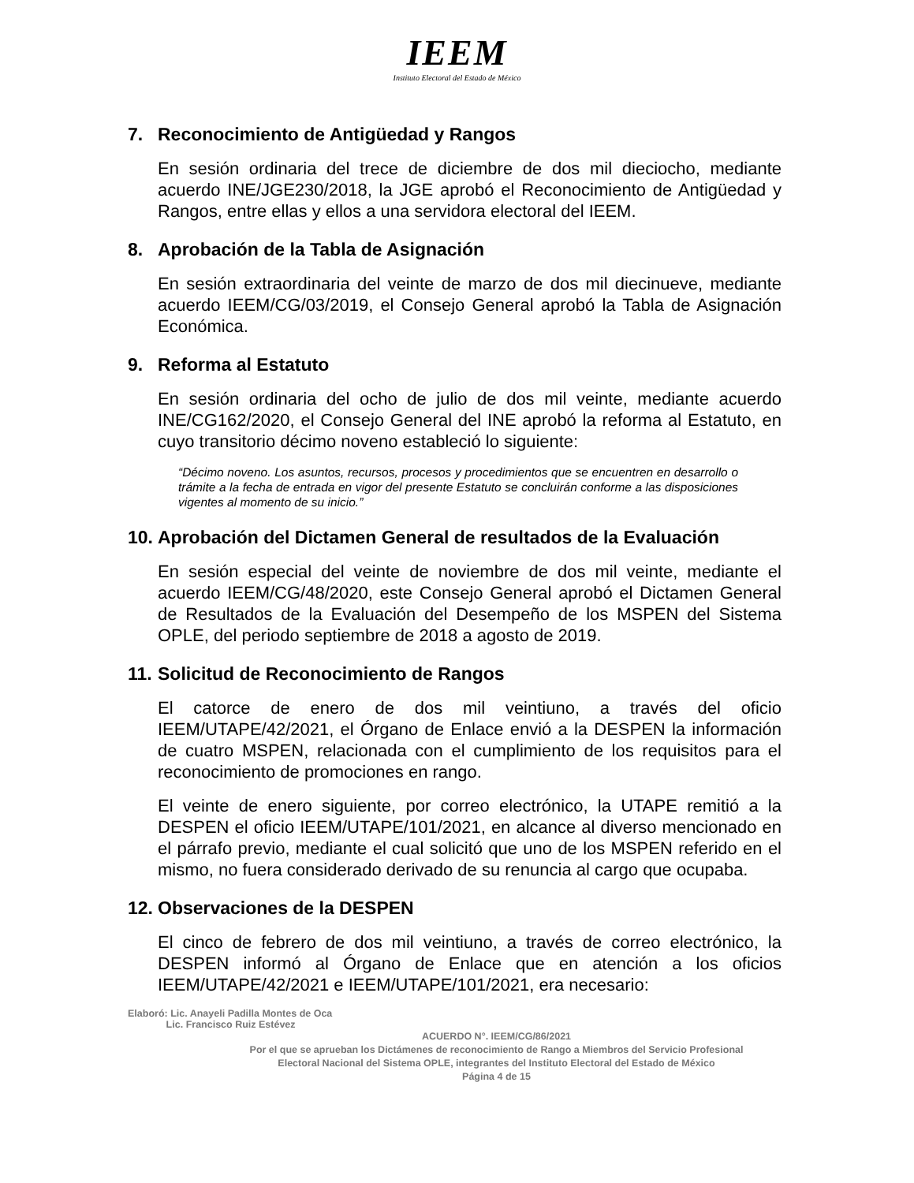IEEM
Instituto Electoral del Estado de México
7. Reconocimiento de Antigüedad y Rangos
En sesión ordinaria del trece de diciembre de dos mil dieciocho, mediante acuerdo INE/JGE230/2018, la JGE aprobó el Reconocimiento de Antigüedad y Rangos, entre ellas y ellos a una servidora electoral del IEEM.
8. Aprobación de la Tabla de Asignación
En sesión extraordinaria del veinte de marzo de dos mil diecinueve, mediante acuerdo IEEM/CG/03/2019, el Consejo General aprobó la Tabla de Asignación Económica.
9. Reforma al Estatuto
En sesión ordinaria del ocho de julio de dos mil veinte, mediante acuerdo INE/CG162/2020, el Consejo General del INE aprobó la reforma al Estatuto, en cuyo transitorio décimo noveno estableció lo siguiente:
“Décimo noveno. Los asuntos, recursos, procesos y procedimientos que se encuentren en desarrollo o trámite a la fecha de entrada en vigor del presente Estatuto se concluirán conforme a las disposiciones vigentes al momento de su inicio.”
10. Aprobación del Dictamen General de resultados de la Evaluación
En sesión especial del veinte de noviembre de dos mil veinte, mediante el acuerdo IEEM/CG/48/2020, este Consejo General aprobó el Dictamen General de Resultados de la Evaluación del Desempeño de los MSPEN del Sistema OPLE, del periodo septiembre de 2018 a agosto de 2019.
11. Solicitud de Reconocimiento de Rangos
El catorce de enero de dos mil veintiuno, a través del oficio IEEM/UTAPE/42/2021, el Órgano de Enlace envió a la DESPEN la información de cuatro MSPEN, relacionada con el cumplimiento de los requisitos para el reconocimiento de promociones en rango.
El veinte de enero siguiente, por correo electrónico, la UTAPE remitió a la DESPEN el oficio IEEM/UTAPE/101/2021, en alcance al diverso mencionado en el párrafo previo, mediante el cual solicitó que uno de los MSPEN referido en el mismo, no fuera considerado derivado de su renuncia al cargo que ocupaba.
12. Observaciones de la DESPEN
El cinco de febrero de dos mil veintiuno, a través de correo electrónico, la DESPEN informó al Órgano de Enlace que en atención a los oficios IEEM/UTAPE/42/2021 e IEEM/UTAPE/101/2021, era necesario:
Elaboró: Lic. Anayeli Padilla Montes de Oca
Lic. Francisco Ruiz Estévez
ACUERDO N°. IEEM/CG/86/2021
Por el que se aprueban los Dictámenes de reconocimiento de Rango a Miembros del Servicio Profesional
Electoral Nacional del Sistema OPLE, integrantes del Instituto Electoral del Estado de México
Página 4 de 15